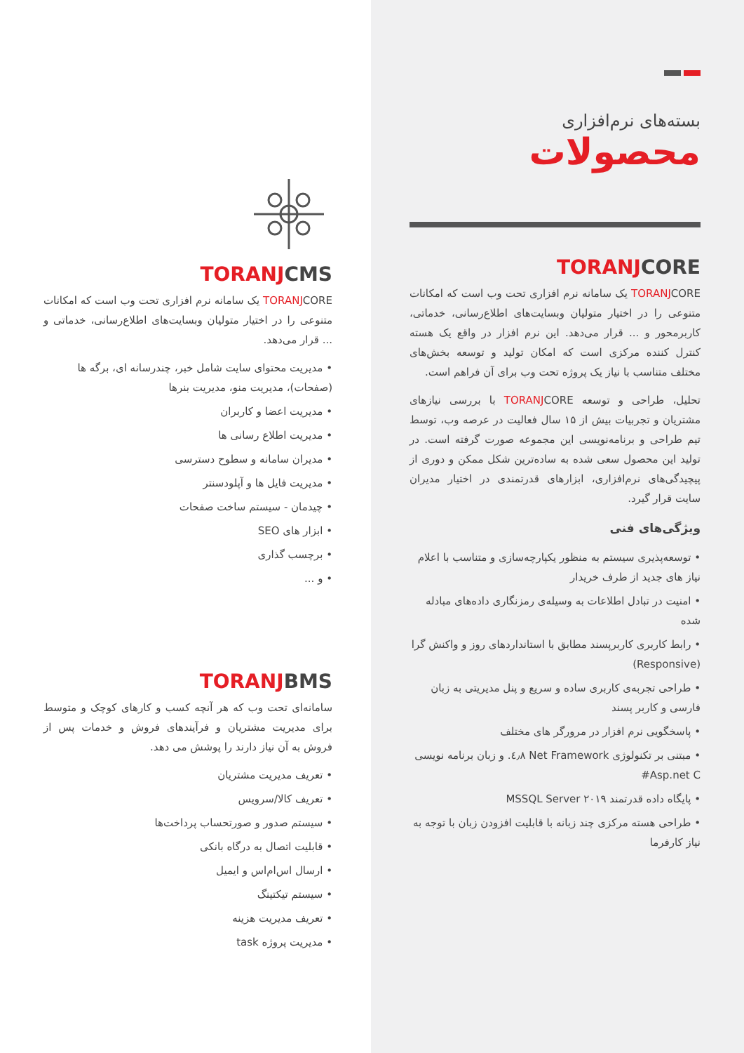بسته‌های نرم‌افزاری
محصولات
TORANJCORE
TORANJCORE یک سامانه نرم افزاری تحت وب است که امکانات متنوعی را در اختیار متولیان وبسایت‌های اطلاع‌رسانی، خدماتی، کاربرمحور و ... قرار می‌دهد. این نرم افزار در واقع یک هسته کنترل کننده مرکزی است که امکان تولید و توسعه بخش‌های مختلف متناسب با نیاز یک پروژه تحت وب برای آن فراهم است.
تحلیل، طراحی و توسعه TORANJCORE با بررسی نیازهای مشتریان و تجربیات بیش از ۱۵ سال فعالیت در عرصه وب، توسط تیم طراحی و برنامه‌نویسی این مجموعه صورت گرفته است. در تولید این محصول سعی شده به ساده‌ترین شکل ممکن و دوری از پیچیدگی‌های نرم‌افزاری، ابزارهای قدرتمندی در اختیار مدیران سایت قرار گیرد.
ویژگی‌های فنی
• توسعه‌پذیری سیستم به منظور یکپارچه‌سازی و متناسب با اعلام نیاز های جدید از طرف خریدار
• امنیت در تبادل اطلاعات به وسیله‌ی رمزنگاری داده‌های مبادله شده
• رابط کاربری کاربرپسند مطابق با استانداردهای روز و واکنش گرا (Responsive)
• طراحی تجربه‌ی کاربری ساده و سریع و پنل مدیریتی به زبان فارسی و کاربر پسند
• پاسخگویی نرم افزار در مرورگر های مختلف
• مبتنی بر تکنولوژی Net Framework ٤٫٨. و زبان برنامه نویسی Asp.net C#
• پایگاه داده قدرتمند MSSQL Server ۲۰۱۹
• طراحی هسته مرکزی چند زبانه با قابلیت افزودن زبان با توجه به نیاز کارفرما
TORANJCMS
TORANJCORE یک سامانه نرم افزاری تحت وب است که امکانات متنوعی را در اختیار متولیان وبسایت‌های اطلاع‌رسانی، خدماتی و ... قرار می‌دهد.
• مدیریت محتوای سایت شامل خبر، چندرسانه ای، برگه ها (صفحات)، مدیریت منو، مدیریت بنرها
• مدیریت اعضا و کاربران
• مدیریت اطلاع رسانی ها
• مدیران سامانه و سطوح دسترسی
• مدیریت فایل ها و آپلودسنتر
• چیدمان - سیستم ساخت صفحات
• ابزار های SEO
• برچسب گذاری
• و ...
TORANJBMS
سامانه‌ای تحت وب که هر آنچه کسب و کارهای کوچک و متوسط برای مدیریت مشتریان و فرآیندهای فروش و خدمات پس از فروش به آن نیاز دارند را پوشش می دهد.
• تعریف مدیریت مشتریان
• تعریف کالا/سرویس
• سیستم صدور و صورتحساب پرداخت‌ها
• قابلیت اتصال به درگاه بانکی
• ارسال اس‌ام‌اس و ایمیل
• سیستم تیکتینگ
• تعریف مدیریت هزینه
• مدیریت پروژه task